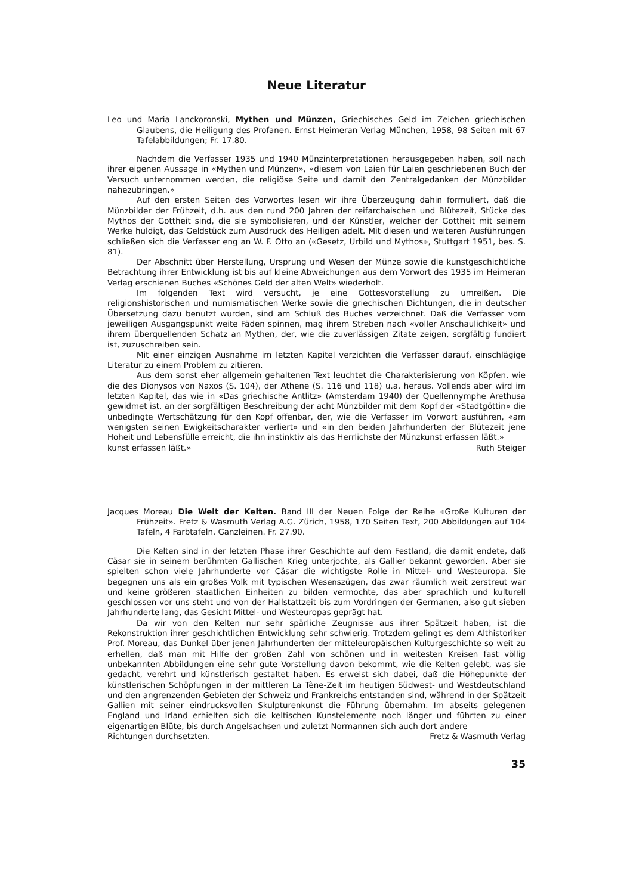Neue Literatur
Leo und Maria Lanckoronski, Mythen und Münzen, Griechisches Geld im Zeichen griechischen Glaubens, die Heiligung des Profanen. Ernst Heimeran Verlag München, 1958, 98 Seiten mit 67 Tafelabbildungen; Fr. 17.80.
Nachdem die Verfasser 1935 und 1940 Münzinterpretationen herausgegeben haben, soll nach ihrer eigenen Aussage in «Mythen und Münzen», «diesem von Laien für Laien geschriebenen Buch der Versuch unternommen werden, die religiöse Seite und damit den Zentralgedanken der Münzbilder nahezubringen.»
Auf den ersten Seiten des Vorwortes lesen wir ihre Überzeugung dahin formuliert, daß die Münzbilder der Frühzeit, d.h. aus den rund 200 Jahren der reifarchaischen und Blütezeit, Stücke des Mythos der Gottheit sind, die sie symbolisieren, und der Künstler, welcher der Gottheit mit seinem Werke huldigt, das Geldstück zum Ausdruck des Heiligen adelt. Mit diesen und weiteren Ausführungen schließen sich die Verfasser eng an W. F. Otto an («Gesetz, Urbild und Mythos», Stuttgart 1951, bes. S. 81).
Der Abschnitt über Herstellung, Ursprung und Wesen der Münze sowie die kunstgeschichtliche Betrachtung ihrer Entwicklung ist bis auf kleine Abweichungen aus dem Vorwort des 1935 im Heimeran Verlag erschienen Buches «Schönes Geld der alten Welt» wiederholt.
Im folgenden Text wird versucht, je eine Gottesvorstellung zu umreißen. Die religionshistorischen und numismatischen Werke sowie die griechischen Dichtungen, die in deutscher Übersetzung dazu benutzt wurden, sind am Schluß des Buches verzeichnet. Daß die Verfasser vom jeweiligen Ausgangspunkt weite Fäden spinnen, mag ihrem Streben nach «voller Anschaulichkeit» und ihrem überquellenden Schatz an Mythen, der, wie die zuverlässigen Zitate zeigen, sorgfältig fundiert ist, zuzuschreiben sein.
Mit einer einzigen Ausnahme im letzten Kapitel verzichten die Verfasser darauf, einschlägige Literatur zu einem Problem zu zitieren.
Aus dem sonst eher allgemein gehaltenen Text leuchtet die Charakterisierung von Köpfen, wie die des Dionysos von Naxos (S. 104), der Athene (S. 116 und 118) u.a. heraus. Vollends aber wird im letzten Kapitel, das wie in «Das griechische Antlitz» (Amsterdam 1940) der Quellennymphe Arethusa gewidmet ist, an der sorgfältigen Beschreibung der acht Münzbilder mit dem Kopf der «Stadtgöttin» die unbedingte Wertschätzung für den Kopf offenbar, der, wie die Verfasser im Vorwort ausführen, «am wenigsten seinen Ewigkeitscharakter verliert» und «in den beiden Jahrhunderten der Blütezeit jene Hoheit und Lebensfülle erreicht, die ihn instinktiv als das Herrlichste der Münzkunst erfassen läßt.»
kunst erfassen läßt.» Ruth Steiger
Jacques Moreau Die Welt der Kelten. Band III der Neuen Folge der Reihe «Große Kulturen der Frühzeit». Fretz & Wasmuth Verlag A.G. Zürich, 1958, 170 Seiten Text, 200 Abbildungen auf 104 Tafeln, 4 Farbtafeln. Ganzleinen. Fr. 27.90.
Die Kelten sind in der letzten Phase ihrer Geschichte auf dem Festland, die damit endete, daß Cäsar sie in seinem berühmten Gallischen Krieg unterjochte, als Gallier bekannt geworden. Aber sie spielten schon viele Jahrhunderte vor Cäsar die wichtigste Rolle in Mittel- und Westeuropa. Sie begegnen uns als ein großes Volk mit typischen Wesenszügen, das zwar räumlich weit zerstreut war und keine größeren staatlichen Einheiten zu bilden vermochte, das aber sprachlich und kulturell geschlossen vor uns steht und von der Hallstattzeit bis zum Vordringen der Germanen, also gut sieben Jahrhunderte lang, das Gesicht Mittel- und Westeuropas geprägt hat.
Da wir von den Kelten nur sehr spärliche Zeugnisse aus ihrer Spätzeit haben, ist die Rekonstruktion ihrer geschichtlichen Entwicklung sehr schwierig. Trotzdem gelingt es dem Althistoriker Prof. Moreau, das Dunkel über jenen Jahrhunderten der mitteleuropäischen Kulturgeschichte so weit zu erhellen, daß man mit Hilfe der großen Zahl von schönen und in weitesten Kreisen fast völlig unbekannten Abbildungen eine sehr gute Vorstellung davon bekommt, wie die Kelten gelebt, was sie gedacht, verehrt und künstlerisch gestaltet haben. Es erweist sich dabei, daß die Höhepunkte der künstlerischen Schöpfungen in der mittleren La Tène-Zeit im heutigen Südwest- und Westdeutschland und den angrenzenden Gebieten der Schweiz und Frankreichs entstanden sind, während in der Spätzeit Gallien mit seiner eindrucksvollen Skulpturenkunst die Führung übernahm. Im abseits gelegenen England und Irland erhielten sich die keltischen Kunstelemente noch länger und führten zu einer eigenartigen Blüte, bis durch Angelsachsen und zuletzt Normannen sich auch dort andere
Richtungen durchsetzten. Fretz & Wasmuth Verlag
35